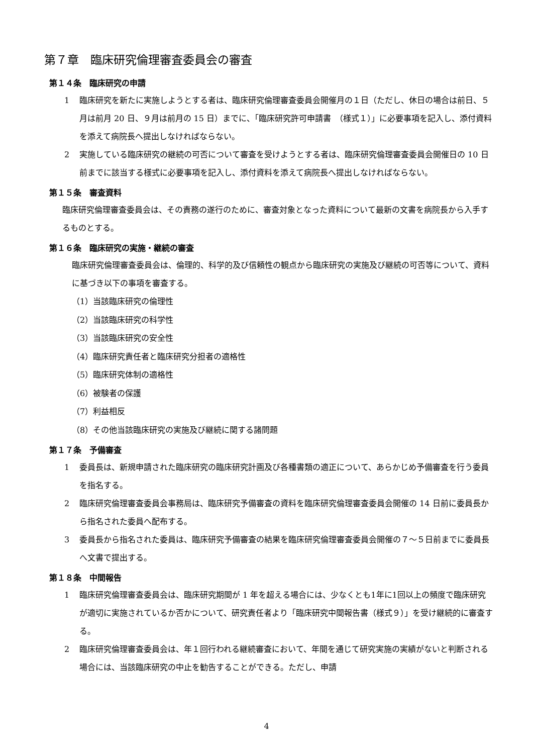第７章　臨床研究倫理審査委員会の審査
第１４条　臨床研究の申請
1
臨床研究を新たに実施しようとする者は、臨床研究倫理審査委員会開催月の１日（ただし、休日の場合は前日、５月は前月 20 日、９月は前月の 15 日）までに、「臨床研究許可申請書　（様式１）」に必要事項を記入し、添付資料を添えて病院長へ提出しなければならない。
2
実施している臨床研究の継続の可否について審査を受けようとする者は、臨床研究倫理審査委員会開催日の 10 日前までに該当する様式に必要事項を記入し、添付資料を添えて病院長へ提出しなければならない。
第１５条　審査資料
臨床研究倫理審査委員会は、その責務の遂行のために、審査対象となった資料について最新の文書を病院長から入手するものとする。
第１６条　臨床研究の実施・継続の審査
臨床研究倫理審査委員会は、倫理的、科学的及び信頼性の観点から臨床研究の実施及び継続の可否等について、資料に基づき以下の事項を審査する。
（1）当該臨床研究の倫理性
（2）当該臨床研究の科学性
（3）当該臨床研究の安全性
（4）臨床研究責任者と臨床研究分担者の適格性
（5）臨床研究体制の適格性
（6）被験者の保護
（7）利益相反
（8）その他当該臨床研究の実施及び継続に関する諸問題
第１７条　予備審査
1
委員長は、新規申請された臨床研究の臨床研究計画及び各種書類の適正について、あらかじめ予備審査を行う委員を指名する。
2
臨床研究倫理審査委員会事務局は、臨床研究予備審査の資料を臨床研究倫理審査委員会開催の 14 日前に委員長から指名された委員へ配布する。
3
委員長から指名された委員は、臨床研究予備審査の結果を臨床研究倫理審査委員会開催の７～５日前までに委員長へ文書で提出する。
第１８条　中間報告
1
臨床研究倫理審査委員会は、臨床研究期間が 1 年を超える場合には、少なくとも1年に1回以上の頻度で臨床研究が適切に実施されているか否かについて、研究責任者より「臨床研究中間報告書（様式９）」を受け継続的に審査する。
2
臨床研究倫理審査委員会は、年１回行われる継続審査において、年間を通じて研究実施の実績がないと判断される場合には、当該臨床研究の中止を勧告することができる。ただし、申請
4